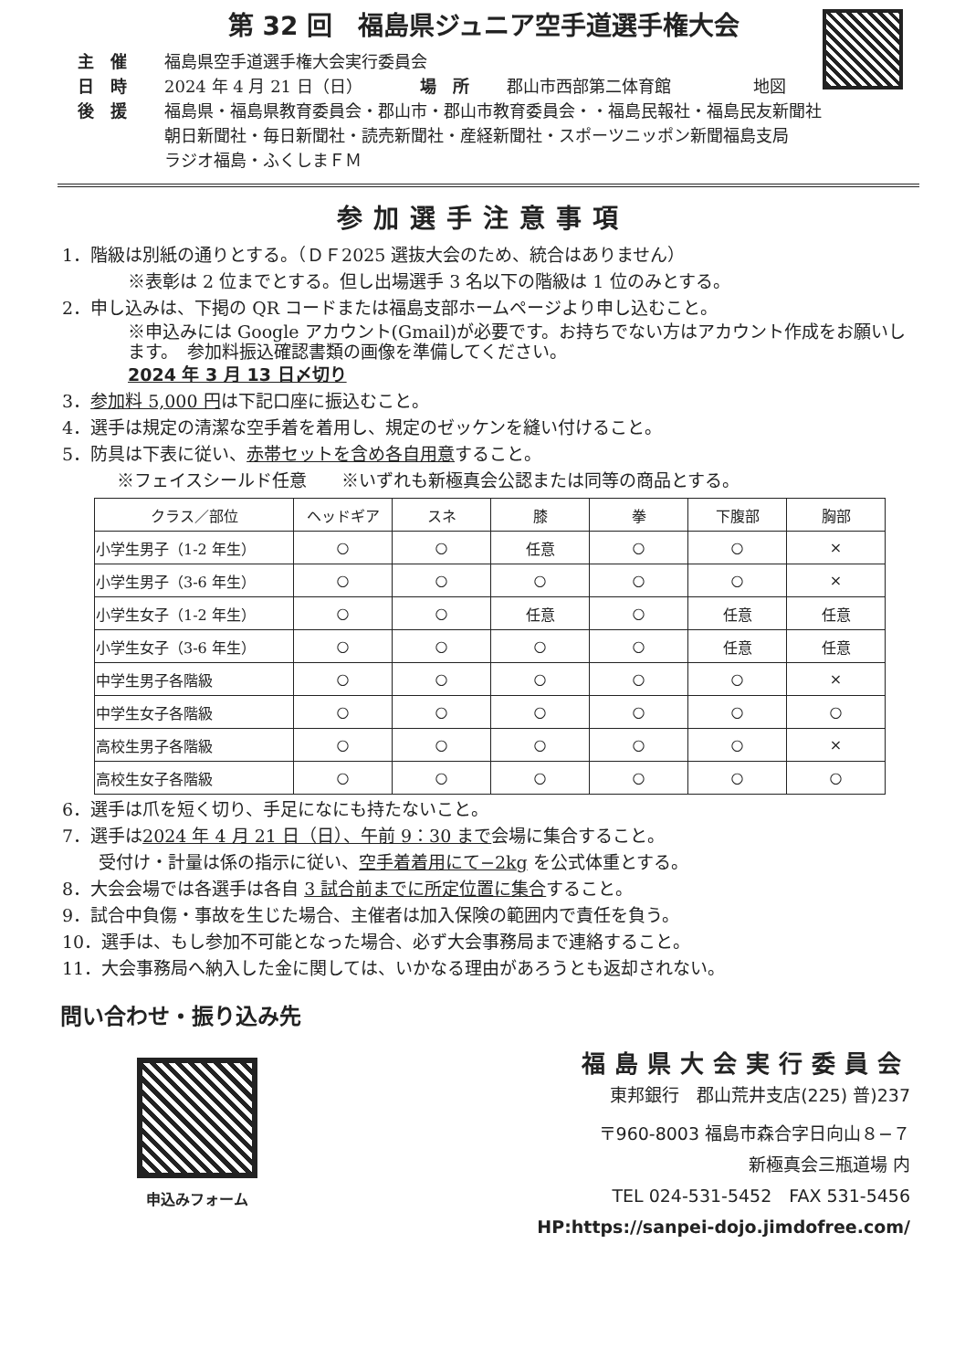第 32 回　福島県ジュニア空手道選手権大会
主　催 福島県空手道選手権大会実行委員会
日　時 2024 年 4 月 21 日（日）　　　　場　所 郡山市西部第二体育館　　　　　地図
後　援 福島県・福島県教育委員会・郡山市・郡山市教育委員会・・福島民報社・福島民友新聞社
朝日新聞社・毎日新聞社・読売新聞社・産経新聞社・スポーツニッポン新聞福島支局
ラジオ福島・ふくしまＦＭ
参加選手注意事項
1．階級は別紙の通りとする。（ＤＦ2025 選抜大会のため、統合はありません）
※表彰は 2 位までとする。但し出場選手 3 名以下の階級は 1 位のみとする。
2．申し込みは、下掲の QR コードまたは福島支部ホームページより申し込むこと。
※申込みには Google アカウント(Gmail)が必要です。お持ちでない方はアカウント作成をお願いします。　参加料振込確認書類の画像を準備してください。
2024 年 3 月 13 日〆切り
3．参加料 5,000 円は下記口座に振込むこと。
4．選手は規定の清潔な空手着を着用し、規定のゼッケンを縫い付けること。
5．防具は下表に従い、赤帯セットを含め各自用意すること。
※フェイスシールド任意　　※いずれも新極真会公認または同等の商品とする。
| クラス／部位 | ヘッドギア | スネ | 膝 | 拳 | 下腹部 | 胸部 |
| --- | --- | --- | --- | --- | --- | --- |
| 小学生男子（1-2 年生） | ○ | ○ | 任意 | ○ | ○ | × |
| 小学生男子（3-6 年生） | ○ | ○ | ○ | ○ | ○ | × |
| 小学生女子（1-2 年生） | ○ | ○ | 任意 | ○ | 任意 | 任意 |
| 小学生女子（3-6 年生） | ○ | ○ | ○ | ○ | 任意 | 任意 |
| 中学生男子各階級 | ○ | ○ | ○ | ○ | ○ | × |
| 中学生女子各階級 | ○ | ○ | ○ | ○ | ○ | ○ |
| 高校生男子各階級 | ○ | ○ | ○ | ○ | ○ | × |
| 高校生女子各階級 | ○ | ○ | ○ | ○ | ○ | ○ |
6．選手は爪を短く切り、手足になにも持たないこと。
7．選手は2024 年 4 月 21 日（日）、午前 9：30 まで会場に集合すること。
受付け・計量は係の指示に従い、空手着着用にて−2kg を公式体重とする。
8．大会会場では各選手は各自 3 試合前までに所定位置に集合すること。
9．試合中負傷・事故を生じた場合、主催者は加入保険の範囲内で責任を負う。
10．選手は、もし参加不可能となった場合、必ず大会事務局まで連絡すること。
11．大会事務局へ納入した金に関しては、いかなる理由があろうとも返却されない。
問い合わせ・振り込み先
申込みフォーム
福島県大会実行委員会
東邦銀行　郡山荒井支店(225) 普)237
〒960-8003 福島市森合字日向山８−７
新極真会三瓶道場 内
TEL 024-531-5452　FAX 531-5456
HP:https://sanpei-dojo.jimdofree.com/